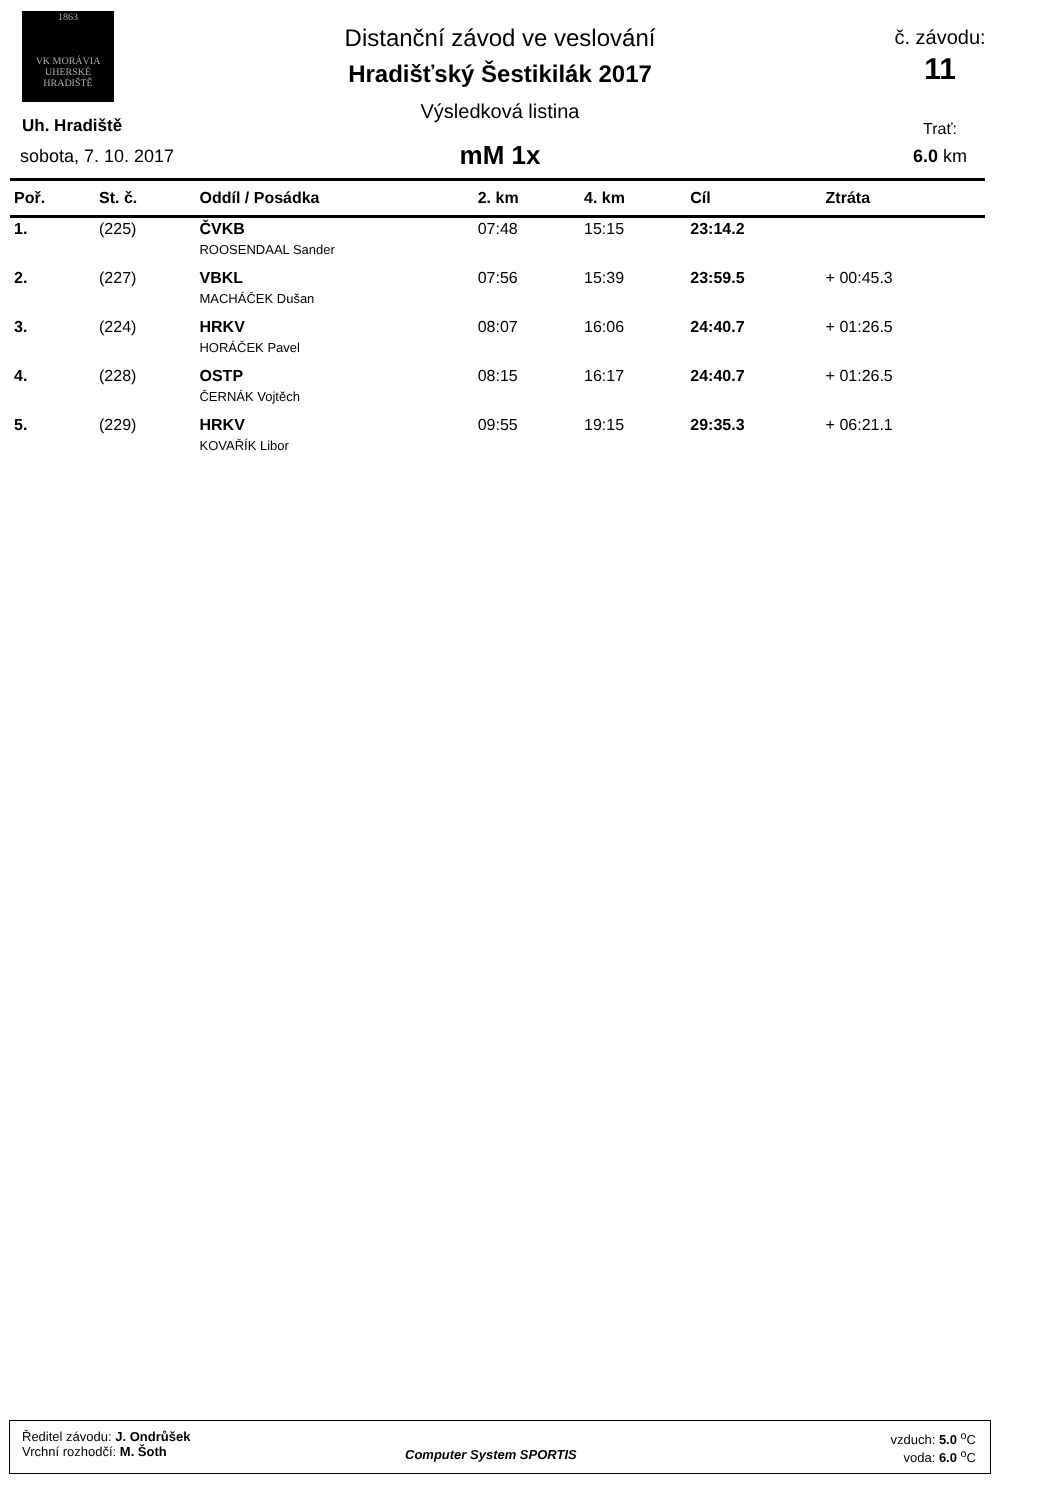1863
VK MORÁVIA
UHERSKÉ HRADIŠTĚ
Distanční závod ve veslování
Hradišťský Šestikilák 2017
Výsledková listina
mM 1x
Uh. Hradiště
sobota, 7. 10. 2017
č. závodu:
11
Trať:
6.0 km
| Poř. | St. č. | Oddíl / Posádka | 2. km | 4. km | Cíl | Ztráta |
| --- | --- | --- | --- | --- | --- | --- |
| 1. | (225) | ČVKB | 07:48 | 15:15 | 23:14.2 | |
| | | ROOSENDAAL Sander | | | | |
| 2. | (227) | VBKL | 07:56 | 15:39 | 23:59.5 | + 00:45.3 |
| | | MACHÁČEK Dušan | | | | |
| 3. | (224) | HRKV | 08:07 | 16:06 | 24:40.7 | + 01:26.5 |
| | | HORÁČEK Pavel | | | | |
| 4. | (228) | OSTP | 08:15 | 16:17 | 24:40.7 | + 01:26.5 |
| | | ČERNÁK Vojtěch | | | | |
| 5. | (229) | HRKV | 09:55 | 19:15 | 29:35.3 | + 06:21.1 |
| | | KOVAŘÍK Libor | | | | |
Ředitel závodu: J. Ondrůšek
Vrchní rozhodčí: M. Šoth
Computer System SPORTIS
vzduch: 5.0 <sup>o</sup>C
voda: 6.0 <sup>o</sup>C